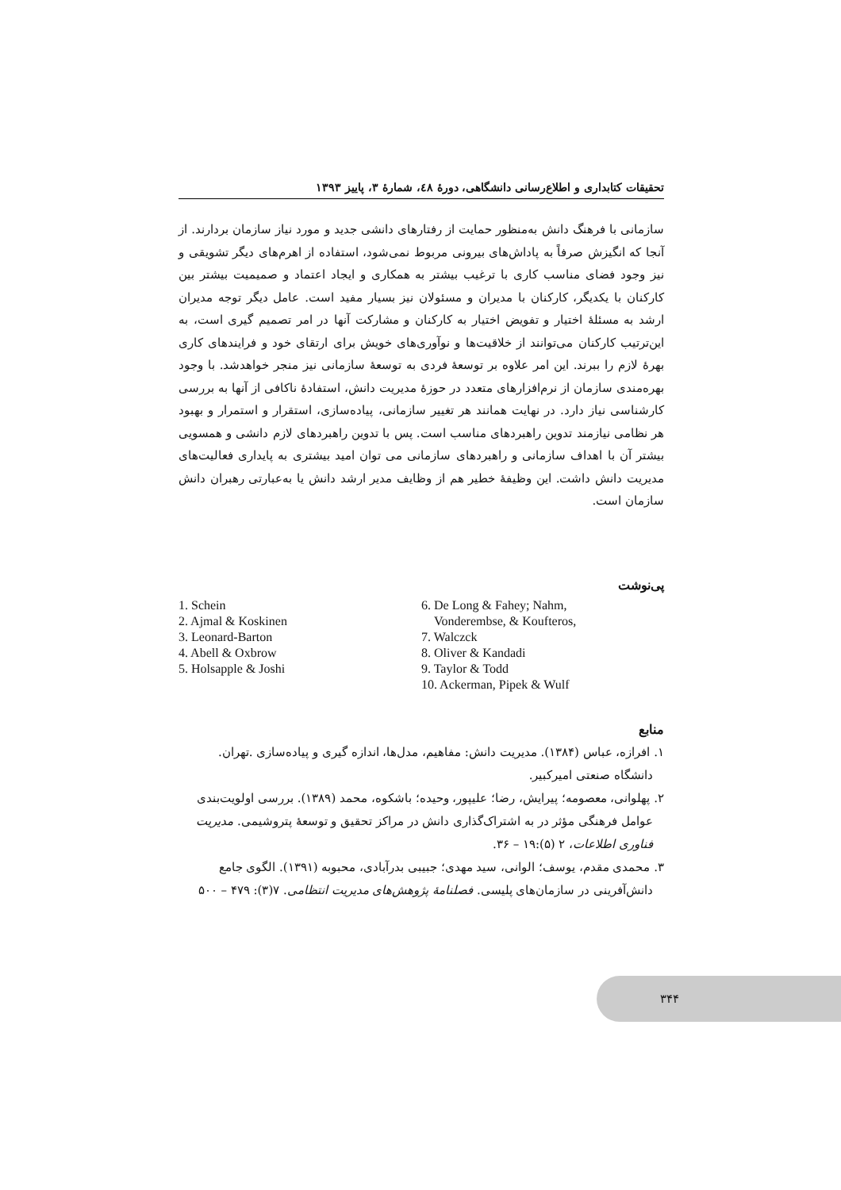تحقیقات کتابداری و اطلاع‌رسانی دانشگاهی، دورهٔ ٤٨، شمارهٔ ٣، پاییز ١٣٩٣
سازمانی با فرهنگ دانش به‌منظور حمایت از رفتارهای دانشی جدید و مورد نیاز سازمان بردارند. از آنجا که انگیزش صرفاً به پاداش‌های بیرونی مربوط نمی‌شود، استفاده از اهرم‌های دیگر تشویقی و نیز وجود فضای مناسب کاری با ترغیب بیشتر به همکاری و ایجاد اعتماد و صمیمیت بیشتر بین کارکنان با یکدیگر، کارکنان با مدیران و مسئولان نیز بسیار مفید است. عامل دیگر توجه مدیران ارشد به مسئلهٔ اختیار و تفویض اختیار به کارکنان و مشارکت آنها در امر تصمیم گیری است، به این‌ترتیب کارکنان می‌توانند از خلاقیت‌ها و نوآوری‌های خویش برای ارتقای خود و فرایندهای کاری بهرهٔ لازم را ببرند. این امر علاوه بر توسعهٔ فردی به توسعهٔ سازمانی نیز منجر خواهدشد. با وجود بهره‌مندی سازمان از نرم‌افزارهای متعدد در حوزهٔ مدیریت دانش، استفادهٔ ناکافی از آنها به بررسی کارشناسی نیاز دارد. در نهایت همانند هر تغییر سازمانی، پیاده‌سازی، استقرار و استمرار و بهبود هر نظامی نیازمند تدوین راهبردهای مناسب است. پس با تدوین راهبردهای لازم دانشی و همسویی بیشتر آن با اهداف سازمانی و راهبردهای سازمانی می توان امید بیشتری به پایداری فعالیت‌های مدیریت دانش داشت. این وظیفهٔ خطیر هم از وظایف مدیر ارشد دانش یا به‌عبارتی رهبران دانش سازمان است.
پی‌نوشت
1. Schein
2. Ajmal & Koskinen
3. Leonard-Barton
4. Abell & Oxbrow
5. Holsapple & Joshi
6. De Long & Fahey; Nahm,
Vonderembse, & Koufteros,
7. Walczck
8. Oliver & Kandadi
9. Taylor & Todd
10. Ackerman, Pipek & Wulf
منابع
١. افرازه، عباس (١٣٨۴). مدیریت دانش: مفاهیم، مدل‌ها، اندازه گیری و پیاده‌سازی .تهران. دانشگاه صنعتی امیرکبیر.
٢. پهلوانی، معصومه؛ پیرایش، رضا؛ علیپور، وحیده؛ باشکوه، محمد (١٣٨٩). بررسی اولویت‌بندی عوامل فرهنگی مؤثر در به اشتراک‌گذاری دانش در مراکز تحقیق و توسعهٔ پتروشیمی. مدیریت فناوری اطلاعات، ٢ (۵):١٩ – ٣۶.
٣. محمدی مقدم، یوسف؛ الوانی، سید مهدی؛ جبیبی بدرآبادی، محبوبه (١٣٩١). الگوی جامع دانش‌آفرینی در سازمان‌های پلیسی. فصلنامهٔ پژوهش‌های مدیریت انتظامی. ٧(٣): ۴٧٩ – ۵٠٠
٣۴۴